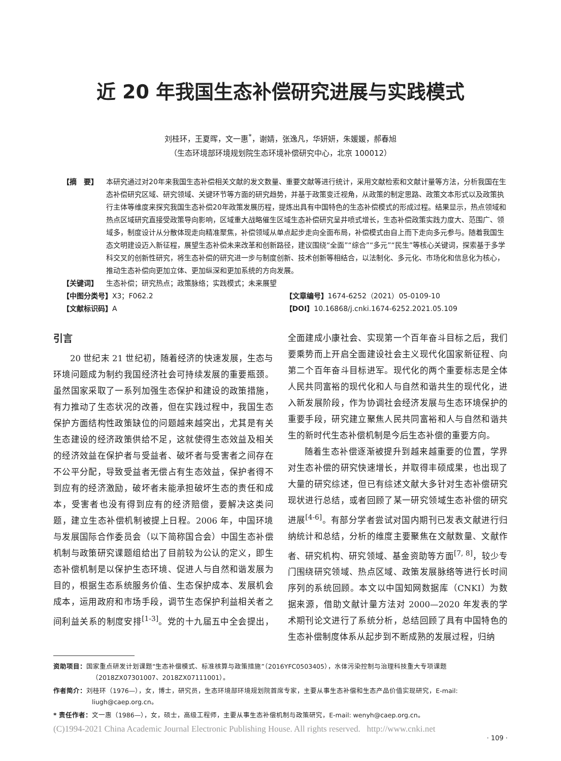近 20 年我国生态补偿研究进展与实践模式
刘桂环，王夏晖，文一惠<sup>*</sup>，谢婧，张逸凡，华妍妍，朱媛媛，郝春旭
（生态环境部环境规划院生态环境补偿研究中心，北京 100012）
【摘　要】 本研究通过对20年来我国生态补偿相关文献的发文数量、重要文献等进行统计，采用文献检索和文献计量等方法，分析我国在生态补偿研究区域、研究领域、关键环节等方面的研究趋势，并基于政策变迁视角，从政策的制定思路、政策文本形式以及政策执行主体等维度来探究我国生态补偿20年政策发展历程，提炼出具有中国特色的生态补偿模式的形成过程。结果显示，热点领域和热点区域研究直接受政策导向影响，区域重大战略催生区域生态补偿研究呈井喷式增长，生态补偿政策实践力度大、范围广、领域多，制度设计从分散体现走向精准聚焦，补偿领域从单点起步走向全面布局，补偿模式由自上而下走向多元参与。随着我国生态文明建设迈入新征程，展望生态补偿未来改革和创新路径，建议围绕“全面”“综合”“多元”“民生”等核心关键词，探索基于多学科交叉的创新性研究，将生态补偿的研究进一步与制度创新、技术创新等相结合，以法制化、多元化、市场化和信息化为核心，推动生态补偿向更加立体、更加纵深和更加系统的方向发展。
【关键词】 生态补偿；研究热点；政策脉络；实践模式；未来展望
【中图分类号】X3；F062.2 【文章编号】1674-6252（2021）05-0109-10
【文献标识码】A 【DOI】10.16868/j.cnki.1674-6252.2021.05.109
引言
20 世纪末 21 世纪初，随着经济的快速发展，生态与环境问题成为制约我国经济社会可持续发展的重要瓶颈。虽然国家采取了一系列加强生态保护和建设的政策措施，有力推动了生态状况的改善，但在实践过程中，我国生态保护方面结构性政策缺位的问题越来越突出，尤其是有关生态建设的经济政策供给不足，这就使得生态效益及相关的经济效益在保护者与受益者、破坏者与受害者之间存在不公平分配，导致受益者无偿占有生态效益，保护者得不到应有的经济激励，破坏者未能承担破坏生态的责任和成本，受害者也没有得到应有的经济赔偿，要解决这类问题，建立生态补偿机制被提上日程。2006 年，中国环境与发展国际合作委员会（以下简称国合会）中国生态补偿机制与政策研究课题组给出了目前较为公认的定义，即生态补偿机制是以保护生态环境、促进人与自然和谐发展为目的，根据生态系统服务价值、生态保护成本、发展机会成本，运用政府和市场手段，调节生态保护利益相关者之间利益关系的制度安排<sup>[1-3]</sup>。党的十九届五中全会提出，全面建成小康社会、实现第一个百年奋斗目标之后，我们要乘势而上开启全面建设社会主义现代化国家新征程、向第二个百年奋斗目标进军。现代化的两个重要标志是全体人民共同富裕的现代化和人与自然和谐共生的现代化，进入新发展阶段，作为协调社会经济发展与生态环境保护的重要手段，研究建立聚焦人民共同富裕和人与自然和谐共生的新时代生态补偿机制是今后生态补偿的重要方向。
随着生态补偿逐渐被提升到越来越重要的位置，学界对生态补偿的研究快速增长，并取得丰硕成果，也出现了大量的研究综述，但已有综述文献大多针对生态补偿研究现状进行总结，或者回顾了某一研究领域生态补偿的研究进展<sup>[4-6]</sup>。有部分学者尝试对国内期刊已发表文献进行归纳统计和总结，分析的维度主要聚焦在文献数量、文献作者、研究机构、研究领域、基金资助等方面<sup>[7, 8]</sup>，较少专门围绕研究领域、热点区域、政策发展脉络等进行长时间序列的系统回顾。本文以中国知网数据库（CNKI）为数据来源，借助文献计量方法对 2000—2020 年发表的学术期刊论文进行了系统分析，总结回顾了具有中国特色的生态补偿制度体系从起步到不断成熟的发展过程，归纳
资助项目：国家重点研发计划课题“生态补偿模式、标准核算与政策措施”（2016YFC0503405），水体污染控制与治理科技重大专项课题（2018ZX07301007、2018ZX07111001）。
作者简介：刘桂环（1976—），女，博士，研究员，生态环境部环境规划院首席专家，主要从事生态补偿和生态产品价值实现研究，E-mail: liugh@caep.org.cn。
* 责任作者：文一惠（1986—），女，硕士，高级工程师，主要从事生态补偿机制与政策研究，E-mail: wenyh@caep.org.cn。
(C)1994-2021 China Academic Journal Electronic Publishing House. All rights reserved. http://www.cnki.net
· 109 ·